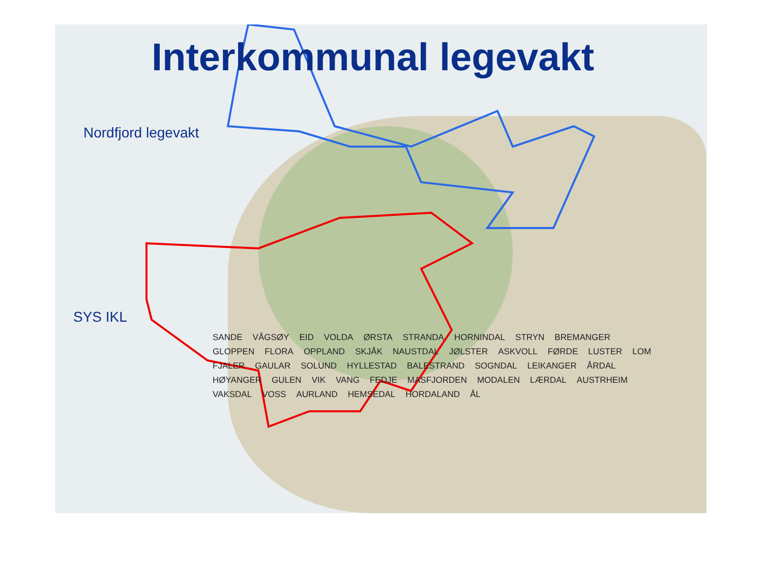Interkommunal legevakt
Nordfjord legevakt
SYS IKL
SANDE VÅGSØY EID VOLDA ØRSTA STRANDA HORNINDAL STRYN BREMANGER GLOPPEN FLORA OPPLAND SKJÅK NAUSTDAL JØLSTER ASKVOLL FØRDE LUSTER LOM FJALER GAULAR SOLUND HYLLESTAD BALESTRAND SOGNDAL LEIKANGER ÅRDAL HØYANGER GULEN VIK VANG FEDJE MASFJORDEN MODALEN LÆRDAL AUSTRHEIM VAKSDAL VOSS AURLAND HEMSEDAL HORDALAND ÅL